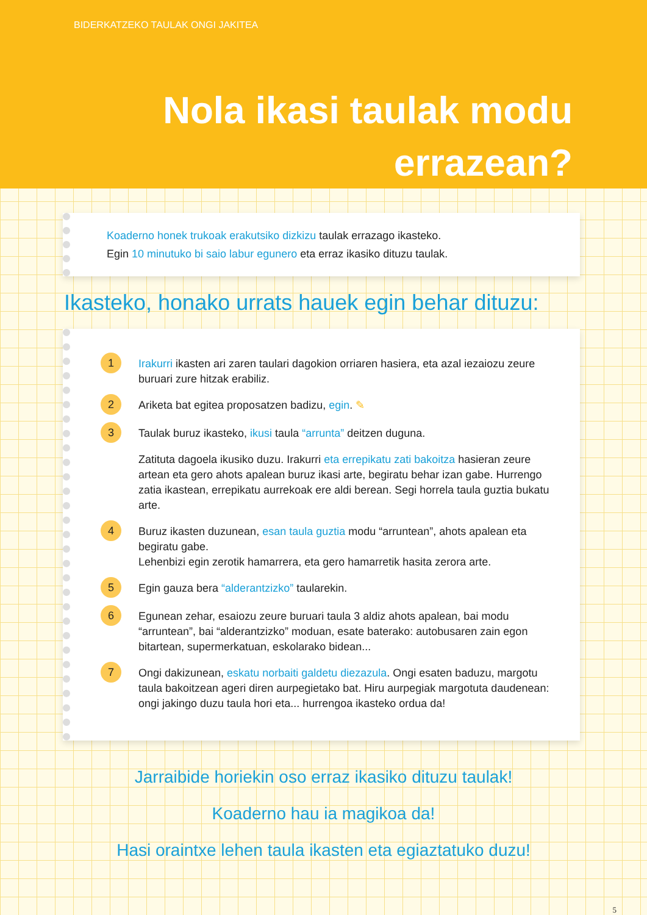BIDERKATZEKO TAULAK ONGI JAKITEA
Nola ikasi taulak modu
errazean?
Koaderno honek trukoak erakutsiko dizkizu taulak errazago ikasteko.
Egin 10 minutuko bi saio labur egunero eta erraz ikasiko dituzu taulak.
Ikasteko, honako urrats hauek egin behar dituzu:
1
Irakurri ikasten ari zaren taulari dagokion orriaren hasiera, eta azal iezaiozu zeure buruari zure hitzak erabiliz.
2
Ariketa bat egitea proposatzen badizu, egin. ✎
3
Taulak buruz ikasteko, ikusi taula “arrunta” deitzen duguna.
Zatituta dagoela ikusiko duzu. Irakurri eta errepikatu zati bakoitza hasieran zeure artean eta gero ahots apalean buruz ikasi arte, begiratu behar izan gabe. Hurrengo zatia ikastean, errepikatu aurrekoak ere aldi berean. Segi horrela taula guztia bukatu arte.
4
Buruz ikasten duzunean, esan taula guztia modu “arruntean”, ahots apalean eta begiratu gabe.
Lehenbizi egin zerotik hamarrera, eta gero hamarretik hasita zerora arte.
5
Egin gauza bera “alderantzizko” taularekin.
6
Egunean zehar, esaiozu zeure buruari taula 3 aldiz ahots apalean, bai modu “arruntean”, bai “alderantzizko” moduan, esate baterako: autobusaren zain egon bitartean, supermerkatuan, eskolarako bidean...
7
Ongi dakizunean, eskatu norbaiti galdetu diezazula. Ongi esaten baduzu, margotu taula bakoitzean ageri diren aurpegietako bat. Hiru aurpegiak margotuta daudenean: ongi jakingo duzu taula hori eta... hurrengoa ikasteko ordua da!
Jarraibide horiekin oso erraz ikasiko dituzu taulak!
Koaderno hau ia magikoa da!
Hasi oraintxe lehen taula ikasten eta egiaztatuko duzu!
5